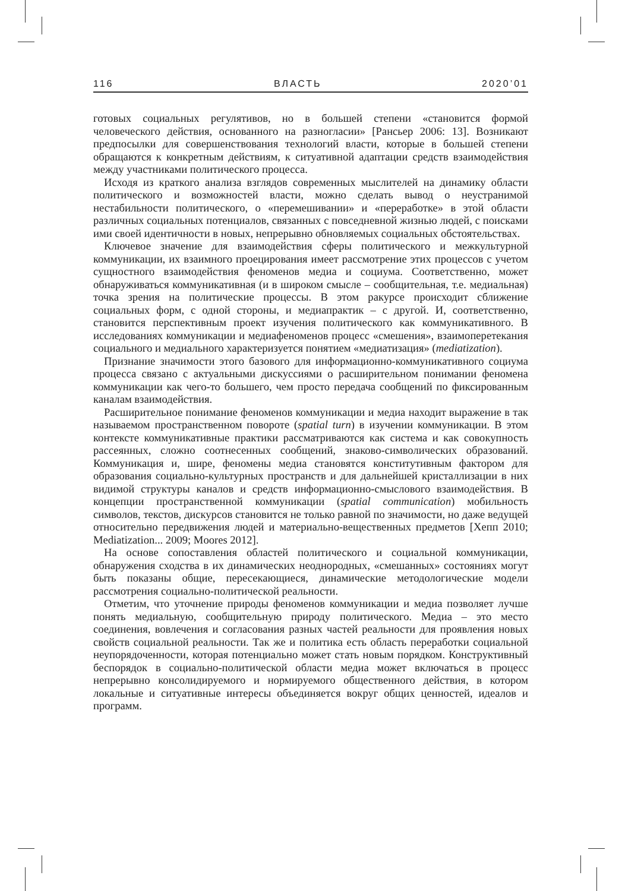116 ВЛАСТЬ 2020’01
готовых социальных регулятивов, но в большей степени «становится формой человеческого действия, основанного на разногласии» [Рансьер 2006: 13]. Возникают предпосылки для совершенствования технологий власти, которые в большей степени обращаются к конкретным действиям, к ситуативной адаптации средств взаимодействия между участниками политического процесса.
Исходя из краткого анализа взглядов современных мыслителей на динамику области политического и возможностей власти, можно сделать вывод о неустранимой нестабильности политического, о «перемешивании» и «переработке» в этой области различных социальных потенциалов, связанных с повседневной жизнью людей, с поисками ими своей идентичности в новых, непрерывно обновляемых социальных обстоятельствах.
Ключевое значение для взаимодействия сферы политического и межкультурной коммуникации, их взаимного проецирования имеет рассмотрение этих процессов с учетом сущностного взаимодействия феноменов медиа и социума. Соответственно, может обнаруживаться коммуникативная (и в широком смысле – сообщительная, т.е. медиальная) точка зрения на политические процессы. В этом ракурсе происходит сближение социальных форм, с одной стороны, и медиапрактик – с другой. И, соответственно, становится перспективным проект изучения политического как коммуникативного. В исследованиях коммуникации и медиафеноменов процесс «смешения», взаимоперетекания социального и медиального характеризуется понятием «медиатизация» (mediatization).
Признание значимости этого базового для информационно-коммуникативного социума процесса связано с актуальными дискуссиями о расширительном понимании феномена коммуникации как чего-то большего, чем просто передача сообщений по фиксированным каналам взаимодействия.
Расширительное понимание феноменов коммуникации и медиа находит выражение в так называемом пространственном повороте (spatial turn) в изучении коммуникации. В этом контексте коммуникативные практики рассматриваются как система и как совокупность рассеянных, сложно соотнесенных сообщений, знаково-символических образований. Коммуникация и, шире, феномены медиа становятся конститутивным фактором для образования социально-культурных пространств и для дальнейшей кристаллизации в них видимой структуры каналов и средств информационно-смыслового взаимодействия. В концепции пространственной коммуникации (spatial communication) мобильность символов, текстов, дискурсов становится не только равной по значимости, но даже ведущей относительно передвижения людей и материально-вещественных предметов [Хепп 2010; Mediatization... 2009; Moores 2012].
На основе сопоставления областей политического и социальной коммуникации, обнаружения сходства в их динамических неоднородных, «смешанных» состояниях могут быть показаны общие, пересекающиеся, динамические методологические модели рассмотрения социально-политической реальности.
Отметим, что уточнение природы феноменов коммуникации и медиа позволяет лучше понять медиальную, сообщительную природу политического. Медиа – это место соединения, вовлечения и согласования разных частей реальности для проявления новых свойств социальной реальности. Так же и политика есть область переработки социальной неупорядоченности, которая потенциально может стать новым порядком. Конструктивный беспорядок в социально-политической области медиа может включаться в процесс непрерывно консолидируемого и нормируемого общественного действия, в котором локальные и ситуативные интересы объединяется вокруг общих ценностей, идеалов и программ.